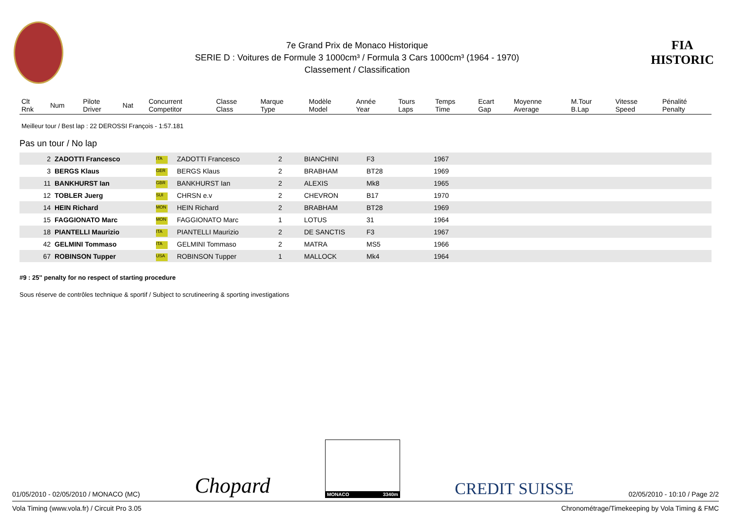7e Grand Prix de Monaco Historique
SERIE D : Voitures de Formule 3 1000cm³ / Formula 3 Cars 1000cm³ (1964 - 1970)
Classement / Classification
FIA
HISTORIC
| Clt Rnk | Num | Pilote Driver | Nat | Concurrent Competitor | Classe Class | Marque Type | Modèle Model | Année Year | Tours Laps | Temps Time | Ecart Gap | Moyenne Average | M.Tour B.Lap | Vitesse Speed | Pénalité Penalty |
| --- | --- | --- | --- | --- | --- | --- | --- | --- | --- | --- | --- | --- | --- | --- | --- |
Meilleur tour / Best lap : 22 DEROSSI François - 1:57.181
Pas un tour / No lap
| 2 | ZADOTTI Francesco | ITA | ZADOTTI Francesco | 2 | BIANCHINI | F3 | 1967 |
| 3 | BERGS Klaus | GER | BERGS Klaus | 2 | BRABHAM | BT28 | 1969 |
| 11 | BANKHURST Ian | GBR | BANKHURST Ian | 2 | ALEXIS | Mk8 | 1965 |
| 12 | TOBLER Juerg | SUI | CHRSN e.v | 2 | CHEVRON | B17 | 1970 |
| 14 | HEIN Richard | MON | HEIN Richard | 2 | BRABHAM | BT28 | 1969 |
| 15 | FAGGIONATO Marc | MON | FAGGIONATO Marc | 1 | LOTUS | 31 | 1964 |
| 18 | PIANTELLI Maurizio | ITA | PIANTELLI Maurizio | 2 | DE SANCTIS | F3 | 1967 |
| 42 | GELMINI Tommaso | ITA | GELMINI Tommaso | 2 | MATRA | MS5 | 1966 |
| 67 | ROBINSON Tupper | USA | ROBINSON Tupper | 1 | MALLOCK | Mk4 | 1964 |
#9 : 25'' penalty for no respect of starting procedure
Sous réserve de contrôles technique & sportif / Subject to scrutineering & sporting investigations
01/05/2010 - 02/05/2010 / MONACO (MC) Chopard MONACO 3340m CREDIT SUISSE 02/05/2010 - 10:10 / Page 2/2
Vola Timing (www.vola.fr) / Circuit Pro 3.05 Chronométrage/Timekeeping by Vola Timing & FMC